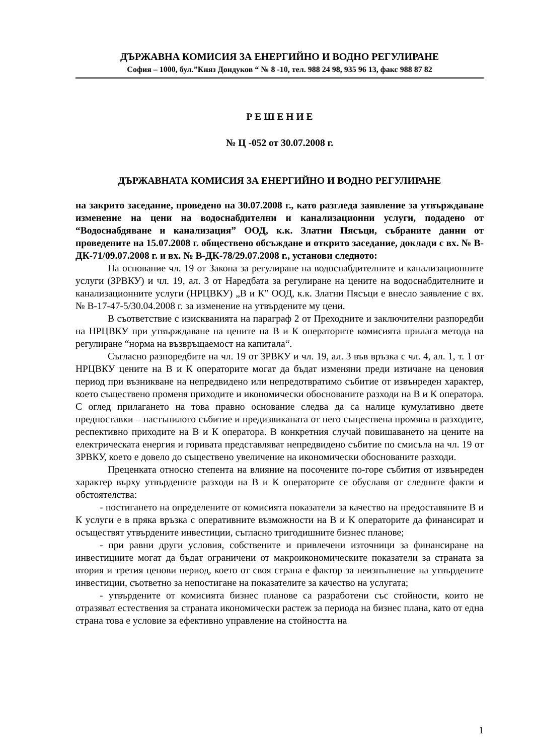ДЪРЖАВНА КОМИСИЯ ЗА ЕНЕРГИЙНО И ВОДНО РЕГУЛИРАНЕ
София – 1000, бул.”Княз Дондуков “ № 8 -10, тел. 988 24 98, 935 96 13, факс 988 87 82
Р Е Ш Е Н И Е
№ Ц -052 от 30.07.2008 г.
ДЪРЖАВНАТА КОМИСИЯ ЗА ЕНЕРГИЙНО И ВОДНО РЕГУЛИРАНЕ
на закрито заседание, проведено на 30.07.2008 г., като разгледа заявление за утвърждаване изменение на цени на водоснабдителни и канализационни услуги, подадено от “Водоснабдяване и канализация” ООД, к.к. Златни Пясъци, събраните данни от проведените на 15.07.2008 г. обществено обсъждане и открито заседание, доклади с вх. № В-ДК-71/09.07.2008 г. и вх. № В-ДК-78/29.07.2008 г., установи следното:
На основание чл. 19 от Закона за регулиране на водоснабдителните и канализационните услуги (ЗРВКУ) и чл. 19, ал. 3 от Наредбата за регулиране на цените на водоснабдителните и канализационните услуги (НРЦВКУ) „В и К” ООД, к.к. Златни Пясъци е внесло заявление с вх. № В-17-47-5/30.04.2008 г. за изменение на утвърдените му цени.
В съответствие с изискванията на параграф 2 от Преходните и заключителни разпоредби на НРЦВКУ при утвърждаване на цените на В и К операторите комисията прилага метода на регулиране “норма на възвръщаемост на капитала“.
Съгласно разпоредбите на чл. 19 от ЗРВКУ и чл. 19, ал. 3 във връзка с чл. 4, ал. 1, т. 1 от НРЦВКУ цените на В и К операторите могат да бъдат изменяни преди изтичане на ценовия период при възникване на непредвидено или непредотвратимо събитие от извънреден характер, което съществено променя приходите и икономически обоснованите разходи на В и К оператора. С оглед прилагането на това правно основание следва да са налице кумулативно двете предпоставки – настъпилото събитие и предизвиканата от него съществена промяна в разходите, респективно приходите на В и К оператора. В конкретния случай повишаването на цените на електрическата енергия и горивата представляват непредвидено събитие по смисъла на чл. 19 от ЗРВКУ, което е довело до съществено увеличение на икономически обоснованите разходи.
Преценката относно степента на влияние на посочените по-горе събития от извънреден характер върху утвърдените разходи на В и К операторите се обуславя от следните факти и обстоятелства:
- постигането на определените от комисията показатели за качество на предоставяните В и К услуги е в пряка връзка с оперативните възможности на В и К операторите да финансират и осъществят утвърдените инвестиции, съгласно тригодишните бизнес планове;
- при равни други условия, собствените и привлечени източници за финансиране на инвестициите могат да бъдат ограничени от макроикономическите показатели за страната за втория и третия ценови период, което от своя страна е фактор за неизпълнение на утвърдените инвестиции, съответно за непостигане на показателите за качество на услугата;
- утвърдените от комисията бизнес планове са разработени със стойности, които не отразяват естествения за страната икономически растеж за периода на бизнес плана, като от една страна това е условие за ефективно управление на стойността на
1